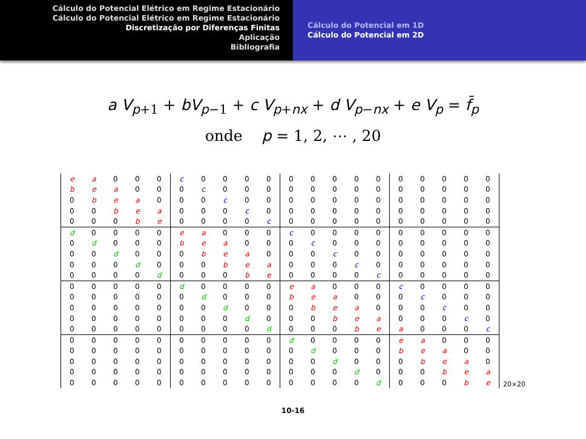Cálculo do Potencial Elétrico em Regime Estacionário
Cálculo do Potencial Elétrico em Regime Estacionário
Discretização por Diferenças Finitas
Aplicação
Bibliografia
Cálculo do Potencial em 1D
Cálculo do Potencial em 2D
a V<sub>p+1</sub> + bV<sub>p−1</sub> + c V<sub>p+nx</sub> + d V<sub>p−nx</sub> + e V<sub>p</sub> = f̄<sub>p</sub>
onde p = 1, 2, ⋯ , 20
| e | a | 0 | 0 | 0 | c | 0 | 0 | 0 | 0 | 0 | 0 | 0 | 0 | 0 | 0 | 0 | 0 | 0 | 0 |
| b | e | a | 0 | 0 | 0 | c | 0 | 0 | 0 | 0 | 0 | 0 | 0 | 0 | 0 | 0 | 0 | 0 | 0 |
| 0 | b | e | a | 0 | 0 | 0 | c | 0 | 0 | 0 | 0 | 0 | 0 | 0 | 0 | 0 | 0 | 0 | 0 |
| 0 | 0 | b | e | a | 0 | 0 | 0 | c | 0 | 0 | 0 | 0 | 0 | 0 | 0 | 0 | 0 | 0 | 0 |
| 0 | 0 | 0 | b | e | 0 | 0 | 0 | 0 | c | 0 | 0 | 0 | 0 | 0 | 0 | 0 | 0 | 0 | 0 |
| d | 0 | 0 | 0 | 0 | e | a | 0 | 0 | 0 | c | 0 | 0 | 0 | 0 | 0 | 0 | 0 | 0 | 0 |
| 0 | d | 0 | 0 | 0 | b | e | a | 0 | 0 | 0 | c | 0 | 0 | 0 | 0 | 0 | 0 | 0 | 0 |
| 0 | 0 | d | 0 | 0 | 0 | b | e | a | 0 | 0 | 0 | c | 0 | 0 | 0 | 0 | 0 | 0 | 0 |
| 0 | 0 | 0 | d | 0 | 0 | 0 | b | e | a | 0 | 0 | 0 | c | 0 | 0 | 0 | 0 | 0 | 0 |
| 0 | 0 | 0 | 0 | d | 0 | 0 | 0 | b | e | 0 | 0 | 0 | 0 | c | 0 | 0 | 0 | 0 | 0 |
| 0 | 0 | 0 | 0 | 0 | d | 0 | 0 | 0 | 0 | e | a | 0 | 0 | 0 | c | 0 | 0 | 0 | 0 |
| 0 | 0 | 0 | 0 | 0 | 0 | d | 0 | 0 | 0 | b | e | a | 0 | 0 | 0 | c | 0 | 0 | 0 |
| 0 | 0 | 0 | 0 | 0 | 0 | 0 | d | 0 | 0 | 0 | b | e | a | 0 | 0 | 0 | c | 0 | 0 |
| 0 | 0 | 0 | 0 | 0 | 0 | 0 | 0 | d | 0 | 0 | 0 | b | e | a | 0 | 0 | 0 | c | 0 |
| 0 | 0 | 0 | 0 | 0 | 0 | 0 | 0 | 0 | d | 0 | 0 | 0 | b | e | a | 0 | 0 | 0 | c |
| 0 | 0 | 0 | 0 | 0 | 0 | 0 | 0 | 0 | 0 | d | 0 | 0 | 0 | 0 | e | a | 0 | 0 | 0 |
| 0 | 0 | 0 | 0 | 0 | 0 | 0 | 0 | 0 | 0 | 0 | d | 0 | 0 | 0 | b | e | a | 0 | 0 |
| 0 | 0 | 0 | 0 | 0 | 0 | 0 | 0 | 0 | 0 | 0 | 0 | d | 0 | 0 | 0 | b | e | a | 0 |
| 0 | 0 | 0 | 0 | 0 | 0 | 0 | 0 | 0 | 0 | 0 | 0 | 0 | d | 0 | 0 | 0 | b | e | a |
| 0 | 0 | 0 | 0 | 0 | 0 | 0 | 0 | 0 | 0 | 0 | 0 | 0 | 0 | d | 0 | 0 | 0 | b | e |
20×20
10-16